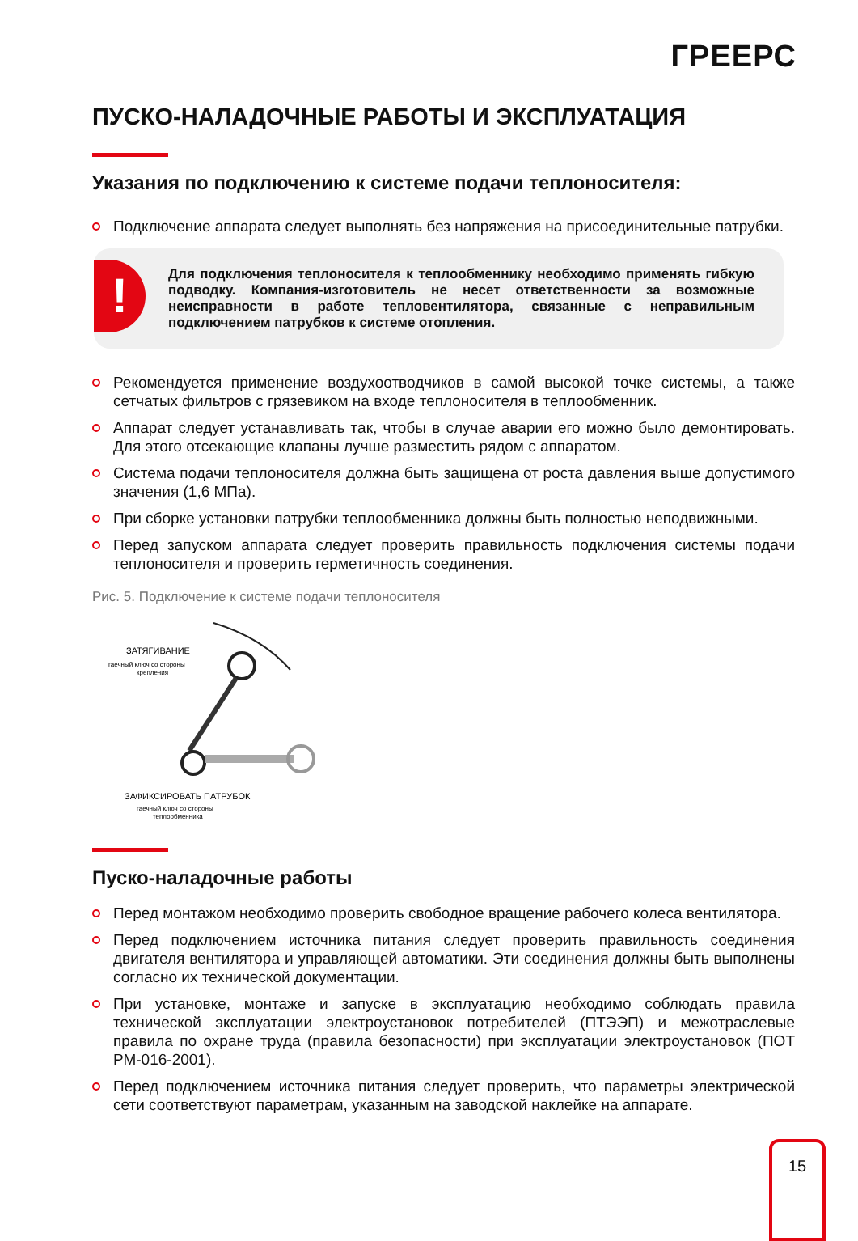ГРЕЕРС
ПУСКО-НАЛАДОЧНЫЕ РАБОТЫ И ЭКСПЛУАТАЦИЯ
Указания по подключению к системе подачи теплоносителя:
Подключение аппарата следует выполнять без напряжения на присоединительные патрубки.
!
Для подключения теплоносителя к теплообменнику необходимо применять гибкую подводку. Компания-изготовитель не несет ответственности за возможные неисправности в работе тепловентилятора, связанные с неправильным подключением патрубков к системе отопления.
Рекомендуется применение воздухоотводчиков в самой высокой точке системы, а также сетчатых фильтров с грязевиком на входе теплоносителя в теплообменник.
Аппарат следует устанавливать так, чтобы в случае аварии его можно было демонтировать. Для этого отсекающие клапаны лучше разместить рядом с аппаратом.
Система подачи теплоносителя должна быть защищена от роста давления выше допустимого значения (1,6 МПа).
При сборке установки патрубки теплообменника должны быть полностью неподвижными.
Перед запуском аппарата следует проверить правильность подключения системы подачи теплоносителя и проверить герметичность соединения.
Рис. 5. Подключение к системе подачи теплоносителя
ЗАТЯГИВАНИЕ
гаечный ключ со стороны
крепления
ЗАФИКСИРОВАТЬ ПАТРУБОК
гаечный ключ со стороны
теплообменника
Пуско-наладочные работы
Перед монтажом необходимо проверить свободное вращение рабочего колеса вентилятора.
Перед подключением источника питания следует проверить правильность соединения двигателя вентилятора и управляющей автоматики. Эти соединения должны быть выполнены согласно их технической документации.
При установке, монтаже и запуске в эксплуатацию необходимо соблюдать правила технической эксплуатации электроустановок потребителей (ПТЭЭП) и межотраслевые правила по охране труда (правила безопасности) при эксплуатации электроустановок (ПОТ РМ-016-2001).
Перед подключением источника питания следует проверить, что параметры электрической сети соответствуют параметрам, указанным на заводской наклейке на аппарате.
15